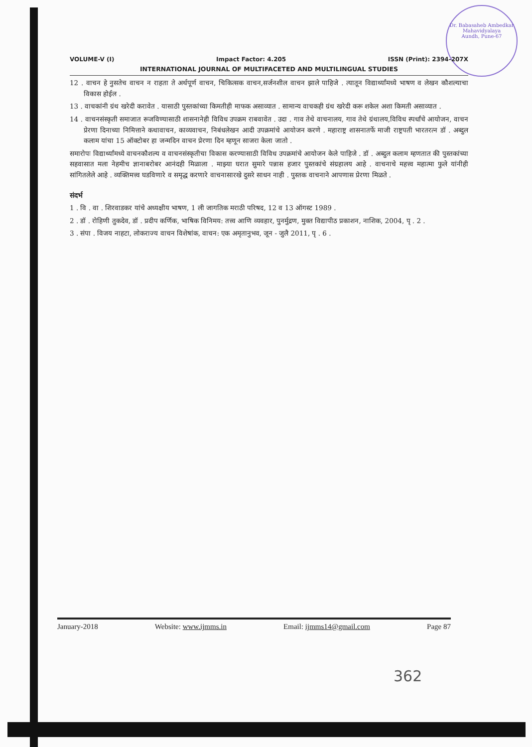Dr. Babasaheb Ambedkar Mahavidyalaya
Aundh, Pune-67
VOLUME-V (I) Impact Factor: 4.205 ISSN (Print): 2394-207X
INTERNATIONAL JOURNAL OF MULTIFACETED AND MULTILINGUAL STUDIES
12 . वाचन हे नुसतेच वाचन न राहता ते अर्थपूर्ण वाचन, चिकित्सक वाचन,सर्जनशील वाचन झाले पाहिजे . त्यातून विद्यार्थ्यांमध्ये भाषण व लेखन कौशल्याचा विकास होईल .
13 . वाचकांनी ग्रंथ खरेदी करावेत . यासाठी पुस्तकांच्या किमतीही माफक असाव्यात . सामान्य वाचकही ग्रंथ खरेदी करू शकेल अशा किमती असाव्यात .
14 . वाचनसंस्कृती समाजात रूजविण्यासाठी शासनानेही विविध उपक्रम राबवावेत . उदा . गाव तेथे वाचनालय, गाव तेथे ग्रंथालय,विविध स्पर्धांचे आयोजन, वाचन प्रेरणा दिनाच्या निमित्ताने कथावाचन, काव्यवाचन, निबंधलेखन आदी उपक्रमांचे आयोजन करणे . महाराष्ट्र शासनातर्फे माजी राष्ट्रपती भारतरत्न डॉ . अब्दुल कलाम यांचा 15 ऑक्टोबर हा जन्मदिन वाचन प्रेरणा दिन म्हणून साजरा केला जातो .
समारोपः विद्यार्थ्यांमध्ये वाचनकौशल्य व वाचनसंस्कृतीचा विकास करण्यासाठी विविध उपक्रमांचे आयोजन केले पाहिजे . डॉ . अब्दुल कलाम म्हणतात की पुस्तकांच्या सहवासात मला नेहमीच ज्ञानाबरोबर आनंदही मिळाला . माझ्या घरात सुमारे पन्नास हजार पुस्तकांचे संग्रहालय आहे . वाचनाचे महत्त्व महात्मा फुले यांनीही सांगितलेले आहे . व्यक्तिमत्त्व घडविणारे व समृद्ध करणारे वाचनासारखे दुसरे साधन नाही . पुस्तक वाचनाने आपणास प्रेरणा मिळते .
संदर्भ
1 . वि . वा . शिरवाडकर यांचे अध्यक्षीय भाषण, 1 ली जागतिक मराठी परिषद, 12 व 13 ऑगस्ट 1989 .
2 . डॉ . रोहिणी तुकदेव, डॉ . प्रदीप कर्णिक, भाषिक विनिमय: तत्त्व आणि व्यवहार, पुनर्मुद्रण, मुक्त विद्यापीठ प्रकाशन, नाशिक, 2004, पृ . 2 .
3 . संपा . विजय नाहटा, लोकराज्य वाचन विशेषांक, वाचन: एक अमृतानुभव, जून - जुलै 2011, पृ . 6 .
January-2018 Website: www.ijmms.in Email: ijmms14@gmail.com Page 87
362